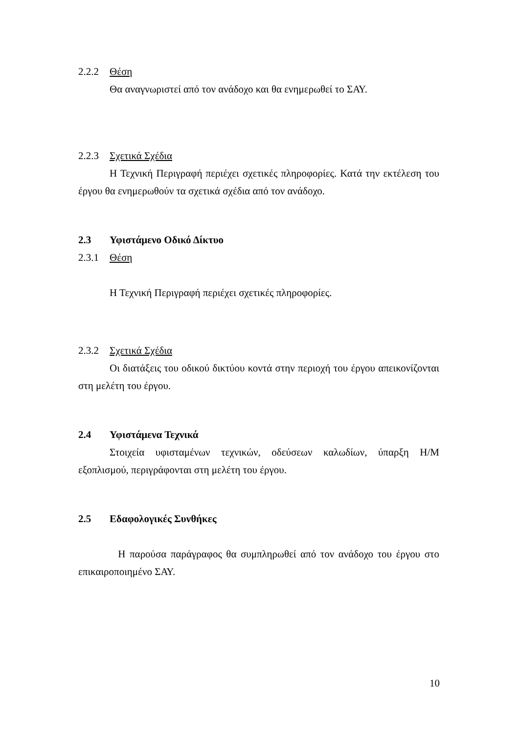2.2.2 Θέση
Θα αναγνωριστεί από τον ανάδοχο και θα ενημερωθεί το ΣΑΥ.
2.2.3 Σχετικά Σχέδια
Η Τεχνική Περιγραφή περιέχει σχετικές πληροφορίες. Κατά την εκτέλεση του έργου θα ενημερωθούν τα σχετικά σχέδια από τον ανάδοχο.
2.3 Υφιστάμενο Οδικό Δίκτυο
2.3.1 Θέση
Η Τεχνική Περιγραφή περιέχει σχετικές πληροφορίες.
2.3.2 Σχετικά Σχέδια
Οι διατάξεις του οδικού δικτύου κοντά στην περιοχή του έργου απεικονίζονται στη μελέτη του έργου.
2.4 Υφιστάμενα Τεχνικά
Στοιχεία υφισταμένων τεχνικών, οδεύσεων καλωδίων, ύπαρξη Η/Μ εξοπλισμού, περιγράφονται στη μελέτη του έργου.
2.5 Εδαφολογικές Συνθήκες
Η παρούσα παράγραφος θα συμπληρωθεί από τον ανάδοχο του έργου στο επικαιροποιημένο ΣΑΥ.
10